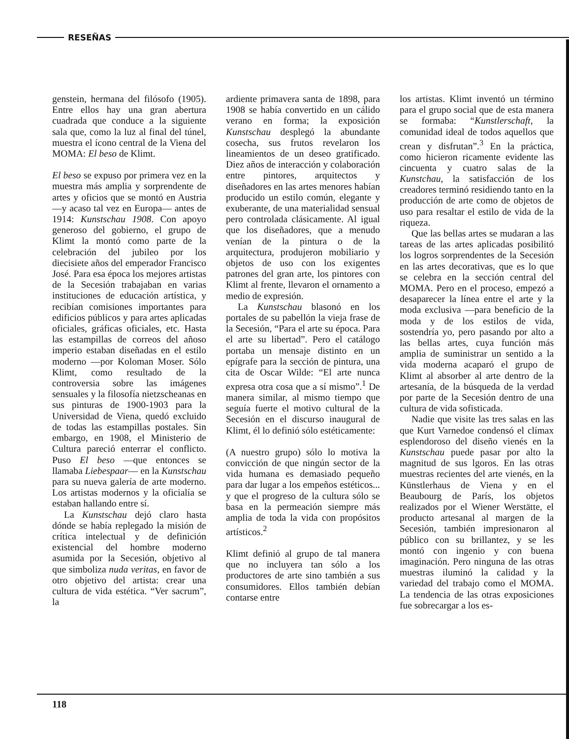RESEÑAS
genstein, hermana del filósofo (1905). Entre ellos hay una gran abertura cuadrada que conduce a la siguiente sala que, como la luz al final del túnel, muestra el ícono central de la Viena del MOMA: El beso de Klimt.
El beso se expuso por primera vez en la muestra más amplia y sorprendente de artes y oficios que se montó en Austria —y acaso tal vez en Europa— antes de 1914: Kunstschau 1908. Con apoyo generoso del gobierno, el grupo de Klimt la montó como parte de la celebración del jubileo por los diecisiete años del emperador Francisco José. Para esa época los mejores artistas de la Secesión trabajaban en varias instituciones de educación artística, y recibían comisiones importantes para edificios públicos y para artes aplicadas oficiales, gráficas oficiales, etc. Hasta las estampillas de correos del añoso imperio estaban diseñadas en el estilo moderno —por Koloman Moser. Sólo Klimt, como resultado de la controversia sobre las imágenes sensuales y la filosofía nietzscheanas en sus pinturas de 1900-1903 para la Universidad de Viena, quedó excluido de todas las estampillas postales. Sin embargo, en 1908, el Ministerio de Cultura pareció enterrar el conflicto. Puso El beso —que entonces se llamaba Liebespaar— en la Kunstschau para su nueva galería de arte moderno. Los artistas modernos y la oficialía se estaban hallando entre sí.
La Kunstschau dejó claro hasta dónde se había replegado la misión de crítica intelectual y de definición existencial del hombre moderno asumida por la Secesión, objetivo al que simboliza nuda veritas, en favor de otro objetivo del artista: crear una cultura de vida estética. “Ver sacrum”, la
ardiente primavera santa de 1898, para 1908 se había convertido en un cálido verano en forma; la exposición Kunstschau desplegó la abundante cosecha, sus frutos revelaron los lineamientos de un deseo gratificado. Diez años de interacción y colaboración entre pintores, arquitectos y diseñadores en las artes menores habían producido un estilo común, elegante y exuberante, de una materialidad sensual pero controlada clásicamente. Al igual que los diseñadores, que a menudo venían de la pintura o de la arquitectura, produjeron mobiliario y objetos de uso con los exigentes patrones del gran arte, los pintores con Klimt al frente, llevaron el ornamento a medio de expresión.
La Kunstschau blasonó en los portales de su pabellón la vieja frase de la Secesión, “Para el arte su época. Para el arte su libertad”. Pero el catálogo portaba un mensaje distinto en un epígrafe para la sección de pintura, una cita de Oscar Wilde: “El arte nunca expresa otra cosa que a sí mismo”.<sup>1</sup> De manera similar, al mismo tiempo que seguía fuerte el motivo cultural de la Secesión en el discurso inaugural de Klimt, él lo definió sólo estéticamente:
(A nuestro grupo) sólo lo motiva la convicción de que ningún sector de la vida humana es demasiado pequeño para dar lugar a los empeños estéticos... y que el progreso de la cultura sólo se basa en la permeación siempre más amplia de toda la vida con propósitos artísticos.<sup>2</sup>
Klimt definió al grupo de tal manera que no incluyera tan sólo a los productores de arte sino también a sus consumidores. Ellos también debían contarse entre
los artistas. Klimt inventó un término para el grupo social que de esta manera se formaba: “Kunstlerschaft, la comunidad ideal de todos aquellos que crean y disfrutan”.<sup>3</sup> En la práctica, como hicieron ricamente evidente las cincuenta y cuatro salas de la Kunstchau, la satisfacción de los creadores terminó residiendo tanto en la producción de arte como de objetos de uso para resaltar el estilo de vida de la riqueza.
Que las bellas artes se mudaran a las tareas de las artes aplicadas posibilitó los logros sorprendentes de la Secesión en las artes decorativas, que es lo que se celebra en la sección central del MOMA. Pero en el proceso, empezó a desaparecer la línea entre el arte y la moda exclusiva —para beneficio de la moda y de los estilos de vida, sostendría yo, pero pasando por alto a las bellas artes, cuya función más amplia de suministrar un sentido a la vida moderna acaparó el grupo de Klimt al absorber al arte dentro de la artesanía, de la búsqueda de la verdad por parte de la Secesión dentro de una cultura de vida sofisticada.
Nadie que visite las tres salas en las que Kurt Varnedoe condensó el clímax esplendoroso del diseño vienés en la Kunstschau puede pasar por alto la magnitud de sus lgoros. En las otras muestras recientes del arte vienés, en la Künstlerhaus de Viena y en el Beaubourg de París, los objetos realizados por el Wiener Werstätte, el producto artesanal al margen de la Secesión, también impresionaron al público con su brillantez, y se les montó con ingenio y con buena imaginación. Pero ninguna de las otras muestras iluminó la calidad y la variedad del trabajo como el MOMA. La tendencia de las otras exposiciones fue sobrecargar a los es-
118